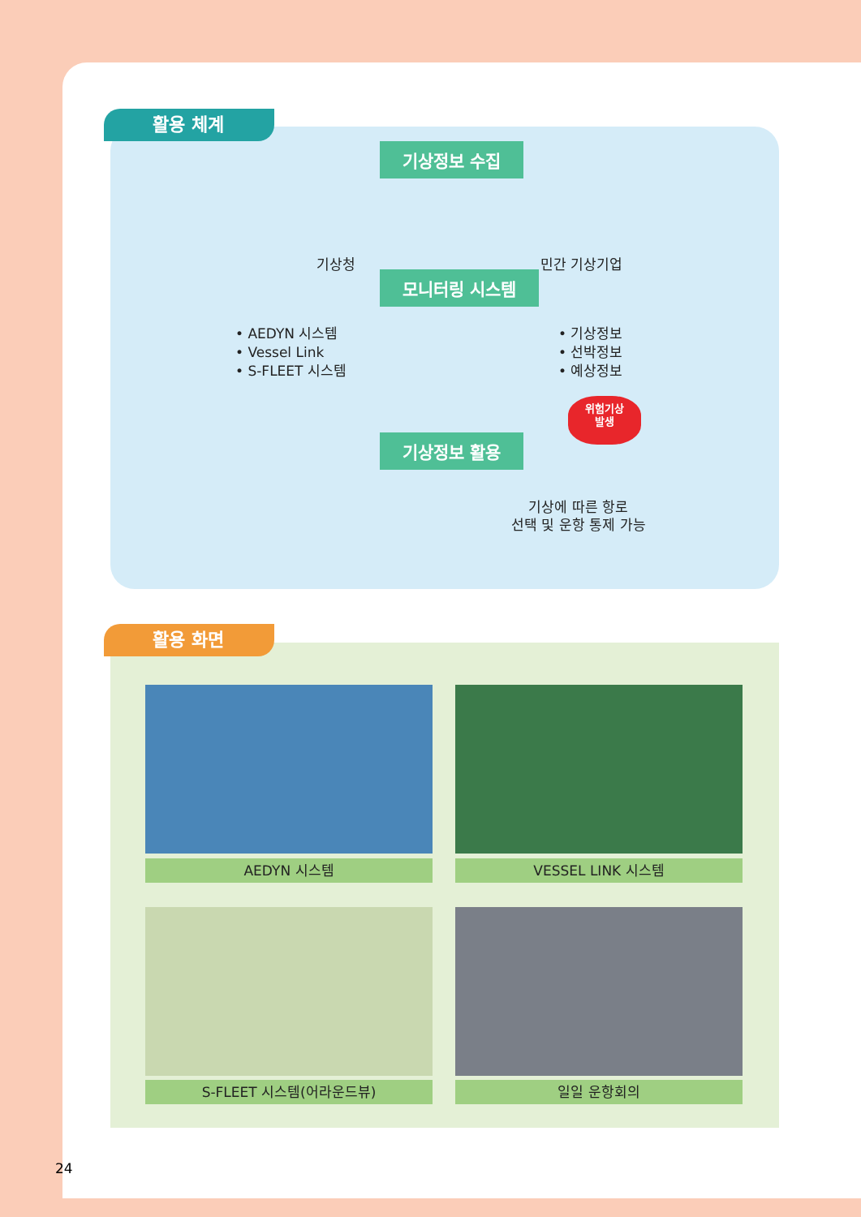활용 체계
기상정보 수집
기상청 민간 기상기업
모니터링 시스템
• AEDYN 시스템
• Vessel Link
• S-FLEET 시스템
• 기상정보
• 선박정보
• 예상정보
위험기상
발생
기상정보 활용
기상에 따른 항로
선택 및 운항 통제 가능
활용 화면
AEDYN 시스템 VESSEL LINK 시스템
S-FLEET 시스템(어라운드뷰) 일일 운항회의
24